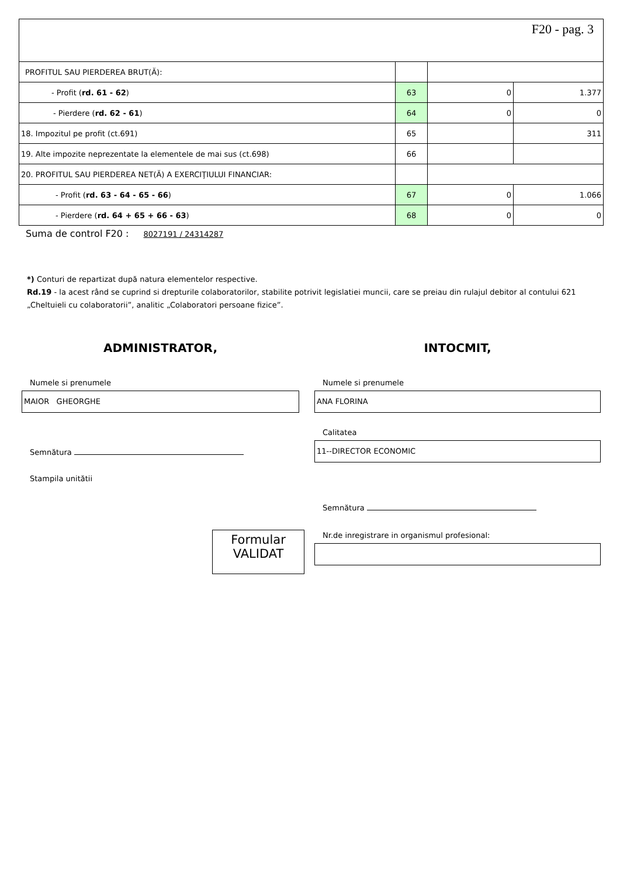| F20 - pag. 3 | | | |
| PROFITUL SAU PIERDEREA BRUT(Ă): | | | |
| - Profit ( rd. 61 - 62 ) | 63 | 0 | 1.377 |
| - Pierdere ( rd. 62 - 61 ) | 64 | 0 | 0 |
| 18. Impozitul pe profit (ct.691) | 65 | | 311 |
| 19. Alte impozite neprezentate la elementele de mai sus (ct.698) | 66 | | |
| 20. PROFITUL SAU PIERDEREA NET(Ă) A EXERCIŢIULUI FINANCIAR: | | | |
| - Profit ( rd. 63 - 64 - 65 - 66 ) | 67 | 0 | 1.066 |
| - Pierdere ( rd. 64 + 65 + 66 - 63 ) | 68 | 0 | 0 |
Suma de control F20 : 8027191 / 24314287
*) Conturi de repartizat după natura elementelor respective.
Rd.19 - la acest rând se cuprind si drepturile colaboratorilor, stabilite potrivit legislatiei muncii, care se preiau din rulajul debitor al contului 621 „Cheltuieli cu colaboratorii”, analitic „Colaboratori persoane fizice”.
ADMINISTRATOR,
Numele si prenumele
MAIOR GHEORGHE
Semnătura
Stampila unitătii
Formular
VALIDAT
INTOCMIT,
Numele si prenumele
ANA FLORINA
Calitatea
11--DIRECTOR ECONOMIC
Semnătura
Nr.de inregistrare in organismul profesional: